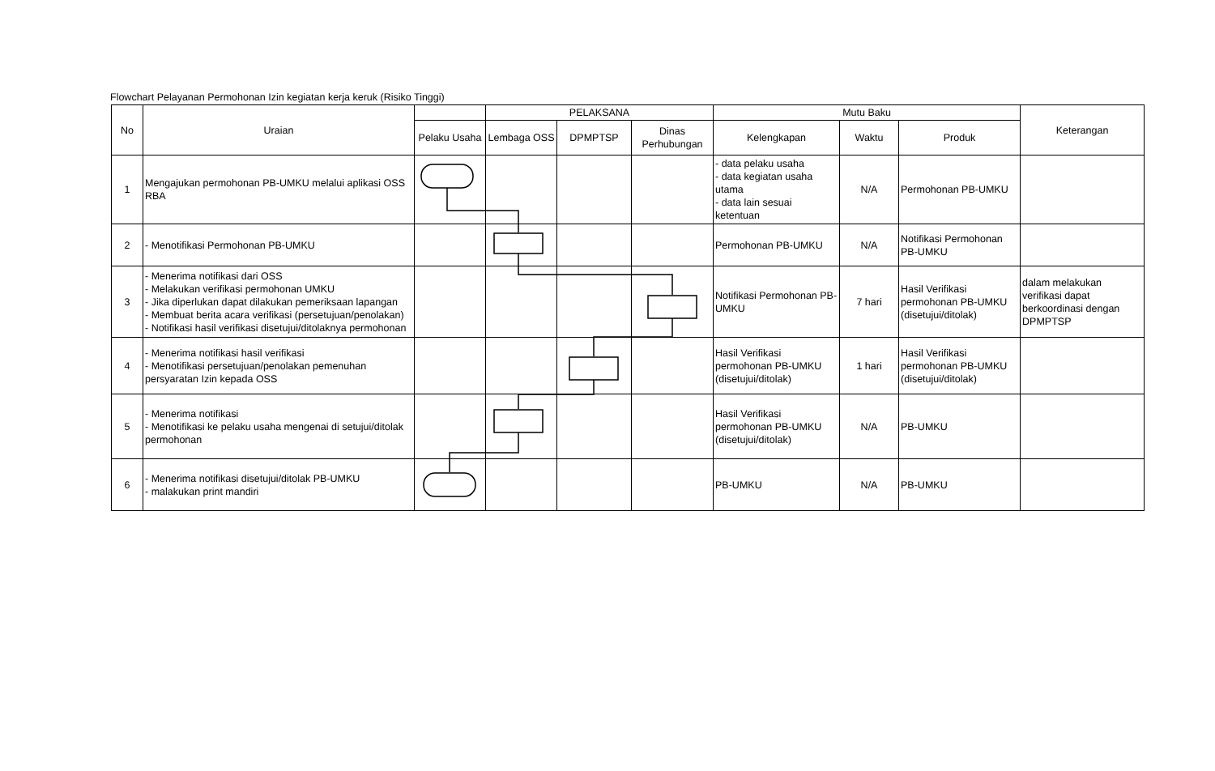Flowchart Pelayanan Permohonan Izin kegiatan kerja keruk (Risiko Tinggi)
| No | Uraian | | PELAKSANA | | | Mutu Baku | | | Keterangan |
| --- | --- | --- | --- | --- | --- | --- | --- | --- | --- |
| | | Pelaku Usaha | Lembaga OSS | DPMPTSP | Dinas Perhubungan | Kelengkapan | Waktu | Produk | |
| 1 | Mengajukan permohonan PB-UMKU melalui aplikasi OSS RBA | | | | | - data pelaku usaha - data kegiatan usaha utama - data lain sesuai ketentuan | N/A | Permohonan PB-UMKU | |
| 2 | - Menotifikasi Permohonan PB-UMKU | | | | | Permohonan PB-UMKU | N/A | Notifikasi Permohonan PB-UMKU | |
| 3 | - Menerima notifikasi dari OSS - Melakukan verifikasi permohonan UMKU - Jika diperlukan dapat dilakukan pemeriksaan lapangan - Membuat berita acara verifikasi (persetujuan/penolakan) - Notifikasi hasil verifikasi disetujui/ditolaknya permohonan | | | | | Notifikasi Permohonan PB-UMKU | 7 hari | Hasil Verifikasi permohonan PB-UMKU (disetujui/ditolak) | dalam melakukan verifikasi dapat berkoordinasi dengan DPMPTSP |
| 4 | - Menerima notifikasi hasil verifikasi - Menotifikasi persetujuan/penolakan pemenuhan persyaratan Izin kepada OSS | | | | | Hasil Verifikasi permohonan PB-UMKU (disetujui/ditolak) | 1 hari | Hasil Verifikasi permohonan PB-UMKU (disetujui/ditolak) | |
| 5 | - Menerima notifikasi - Menotifikasi ke pelaku usaha mengenai di setujui/ditolak permohonan | | | | | Hasil Verifikasi permohonan PB-UMKU (disetujui/ditolak) | N/A | PB-UMKU | |
| 6 | - Menerima notifikasi disetujui/ditolak PB-UMKU - malakukan print mandiri | | | | | PB-UMKU | N/A | PB-UMKU | |